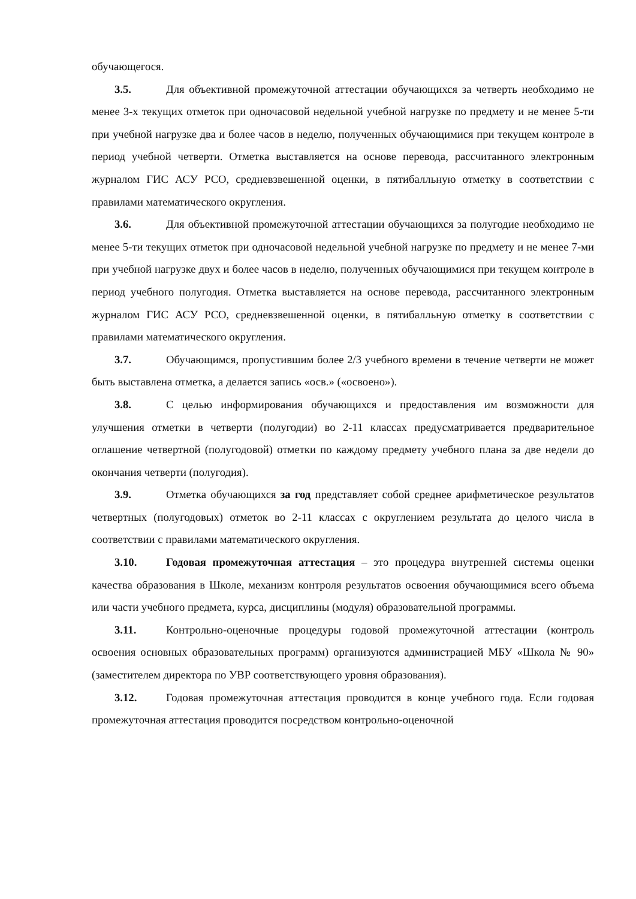обучающегося.
3.5. Для объективной промежуточной аттестации обучающихся за четверть необходимо не менее 3-х текущих отметок при одночасовой недельной учебной нагрузке по предмету и не менее 5-ти при учебной нагрузке два и более часов в неделю, полученных обучающимися при текущем контроле в период учебной четверти. Отметка выставляется на основе перевода, рассчитанного электронным журналом ГИС АСУ РСО, средневзвешенной оценки, в пятибалльную отметку в соответствии с правилами математического округления.
3.6. Для объективной промежуточной аттестации обучающихся за полугодие необходимо не менее 5-ти текущих отметок при одночасовой недельной учебной нагрузке по предмету и не менее 7-ми при учебной нагрузке двух и более часов в неделю, полученных обучающимися при текущем контроле в период учебного полугодия. Отметка выставляется на основе перевода, рассчитанного электронным журналом ГИС АСУ РСО, средневзвешенной оценки, в пятибалльную отметку в соответствии с правилами математического округления.
3.7. Обучающимся, пропустившим более 2/3 учебного времени в течение четверти не может быть выставлена отметка, а делается запись «осв.» («освоено»).
3.8. С целью информирования обучающихся и предоставления им возможности для улучшения отметки в четверти (полугодии) во 2-11 классах предусматривается предварительное оглашение четвертной (полугодовой) отметки по каждому предмету учебного плана за две недели до окончания четверти (полугодия).
3.9. Отметка обучающихся за год представляет собой среднее арифметическое результатов четвертных (полугодовых) отметок во 2-11 классах с округлением результата до целого числа в соответствии с правилами математического округления.
3.10. Годовая промежуточная аттестация – это процедура внутренней системы оценки качества образования в Школе, механизм контроля результатов освоения обучающимися всего объема или части учебного предмета, курса, дисциплины (модуля) образовательной программы.
3.11. Контрольно-оценочные процедуры годовой промежуточной аттестации (контроль освоения основных образовательных программ) организуются администрацией МБУ «Школа № 90» (заместителем директора по УВР соответствующего уровня образования).
3.12. Годовая промежуточная аттестация проводится в конце учебного года. Если годовая промежуточная аттестация проводится посредством контрольно-оценочной